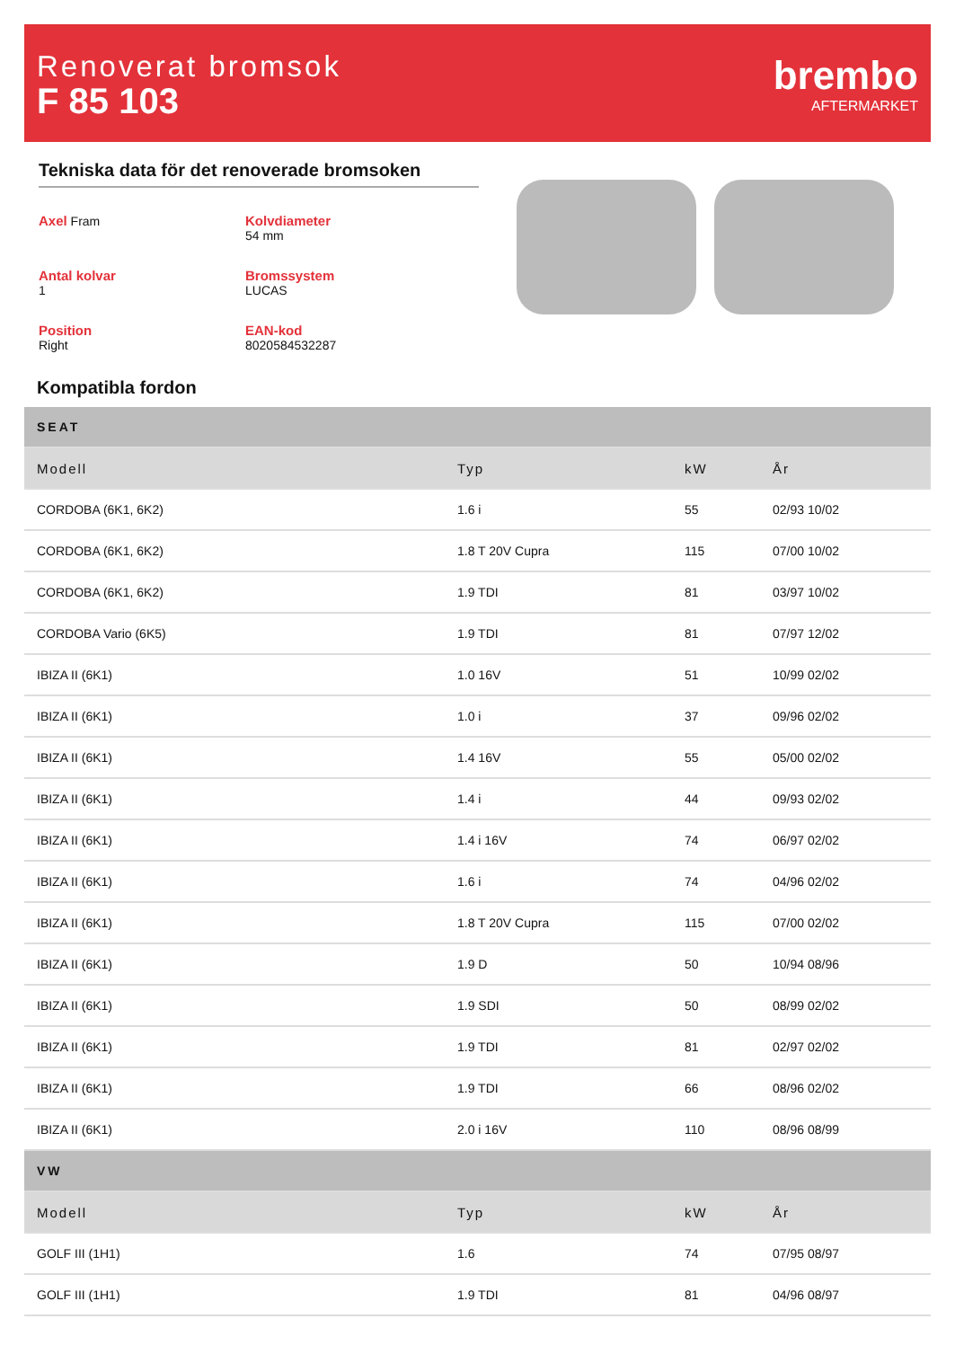Renoverat bromsok
F 85 103
brembo
AFTERMARKET
Tekniska data för det renoverade bromsoken
Axel Fram
Kolvdiameter
54 mm
Antal kolvar
1
Bromssystem
LUCAS
Position
Right
EAN-kod
8020584532287
Kompatibla fordon
| SEAT | | | |
| --- | --- | --- | --- |
| Modell | Typ | kW | År |
| CORDOBA (6K1, 6K2) | 1.6 i | 55 | 02/93 10/02 |
| CORDOBA (6K1, 6K2) | 1.8 T 20V Cupra | 115 | 07/00 10/02 |
| CORDOBA (6K1, 6K2) | 1.9 TDI | 81 | 03/97 10/02 |
| CORDOBA Vario (6K5) | 1.9 TDI | 81 | 07/97 12/02 |
| IBIZA II (6K1) | 1.0 16V | 51 | 10/99 02/02 |
| IBIZA II (6K1) | 1.0 i | 37 | 09/96 02/02 |
| IBIZA II (6K1) | 1.4 16V | 55 | 05/00 02/02 |
| IBIZA II (6K1) | 1.4 i | 44 | 09/93 02/02 |
| IBIZA II (6K1) | 1.4 i 16V | 74 | 06/97 02/02 |
| IBIZA II (6K1) | 1.6 i | 74 | 04/96 02/02 |
| IBIZA II (6K1) | 1.8 T 20V Cupra | 115 | 07/00 02/02 |
| IBIZA II (6K1) | 1.9 D | 50 | 10/94 08/96 |
| IBIZA II (6K1) | 1.9 SDI | 50 | 08/99 02/02 |
| IBIZA II (6K1) | 1.9 TDI | 81 | 02/97 02/02 |
| IBIZA II (6K1) | 1.9 TDI | 66 | 08/96 02/02 |
| IBIZA II (6K1) | 2.0 i 16V | 110 | 08/96 08/99 |
| VW | | | |
| Modell | Typ | kW | År |
| GOLF III (1H1) | 1.6 | 74 | 07/95 08/97 |
| GOLF III (1H1) | 1.9 TDI | 81 | 04/96 08/97 |